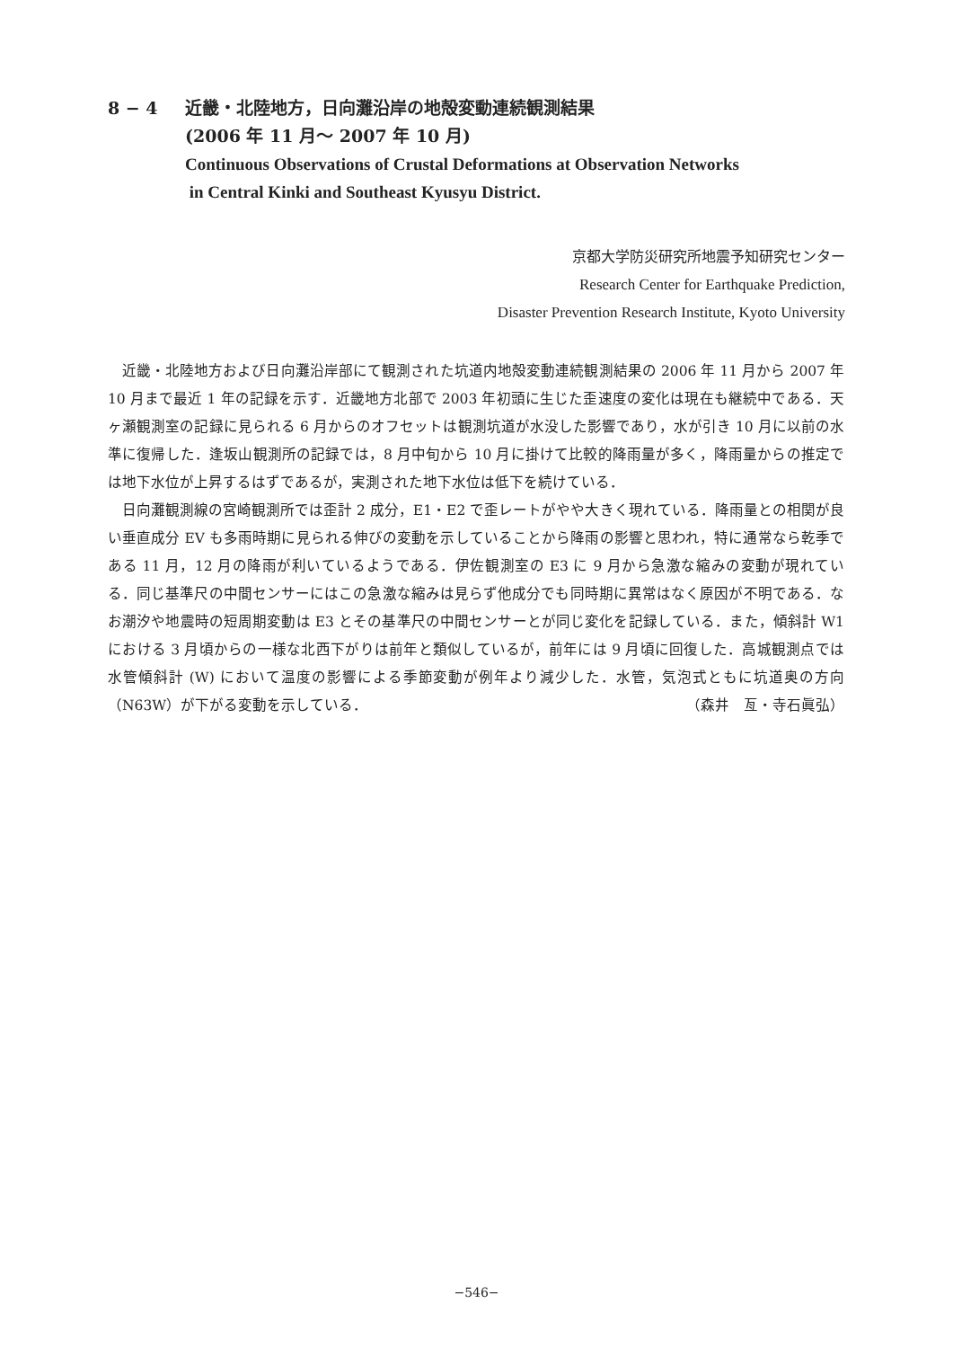8 − 4 近畿・北陸地方，日向灘沿岸の地殻変動連続観測結果
(2006 年 11 月〜 2007 年 10 月)
Continuous Observations of Crustal Deformations at Observation Networks
in Central Kinki and Southeast Kyusyu District.
京都大学防災研究所地震予知研究センター
Research Center for Earthquake Prediction,
Disaster Prevention Research Institute, Kyoto University
近畿・北陸地方および日向灘沿岸部にて観測された坑道内地殻変動連続観測結果の 2006 年 11 月から 2007 年 10 月まで最近 1 年の記録を示す．近畿地方北部で 2003 年初頭に生じた歪速度の変化は現在も継続中である．天ヶ瀬観測室の記録に見られる 6 月からのオフセットは観測坑道が水没した影響であり，水が引き 10 月に以前の水準に復帰した．逢坂山観測所の記録では，8 月中旬から 10 月に掛けて比較的降雨量が多く，降雨量からの推定では地下水位が上昇するはずであるが，実測された地下水位は低下を続けている．
日向灘観測線の宮崎観測所では歪計 2 成分，E1・E2 で歪レートがやや大きく現れている．降雨量との相関が良い垂直成分 EV も多雨時期に見られる伸びの変動を示していることから降雨の影響と思われ，特に通常なら乾季である 11 月，12 月の降雨が利いているようである．伊佐観測室の E3 に 9 月から急激な縮みの変動が現れている．同じ基準尺の中間センサーにはこの急激な縮みは見らず他成分でも同時期に異常はなく原因が不明である．なお潮汐や地震時の短周期変動は E3 とその基準尺の中間センサーとが同じ変化を記録している．また，傾斜計 W1 における 3 月頃からの一様な北西下がりは前年と類似しているが，前年には 9 月頃に回復した．高城観測点では水管傾斜計 (W) において温度の影響による季節変動が例年より減少した．水管，気泡式ともに坑道奥の方向（N63W）が下がる変動を示している． （森井　亙・寺石眞弘）
−546−